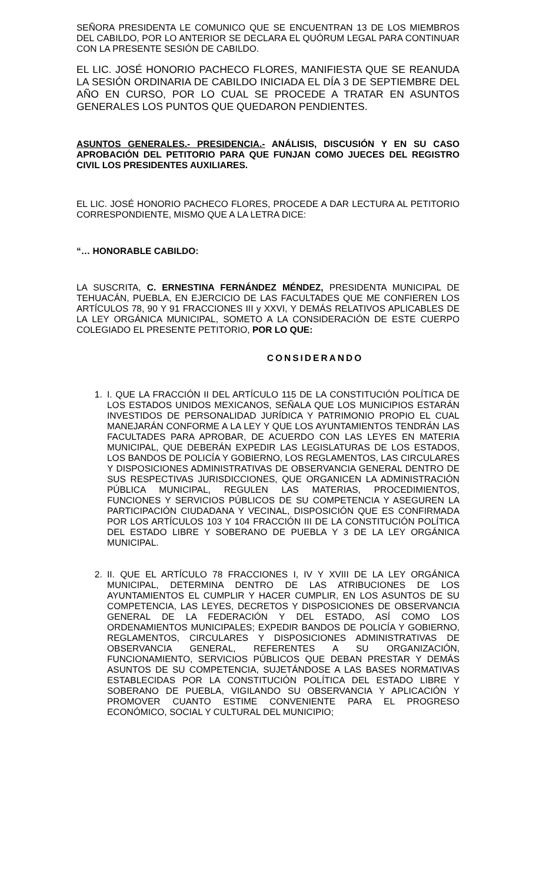SEÑORA PRESIDENTA LE COMUNICO QUE SE ENCUENTRAN 13 DE LOS MIEMBROS DEL CABILDO, POR LO ANTERIOR SE DECLARA EL QUÓRUM LEGAL PARA CONTINUAR CON LA PRESENTE SESIÓN DE CABILDO.
EL LIC. JOSÉ HONORIO PACHECO FLORES, MANIFIESTA QUE SE REANUDA LA SESIÓN ORDINARIA DE CABILDO INICIADA EL DÍA 3 DE SEPTIEMBRE DEL AÑO EN CURSO, POR LO CUAL SE PROCEDE A TRATAR EN ASUNTOS GENERALES LOS PUNTOS QUE QUEDARON PENDIENTES.
ASUNTOS GENERALES.- PRESIDENCIA.- ANÁLISIS, DISCUSIÓN Y EN SU CASO APROBACIÓN DEL PETITORIO PARA QUE FUNJAN COMO JUECES DEL REGISTRO CIVIL LOS PRESIDENTES AUXILIARES.
EL LIC. JOSÉ HONORIO PACHECO FLORES, PROCEDE A DAR LECTURA AL PETITORIO CORRESPONDIENTE, MISMO QUE A LA LETRA DICE:
“… HONORABLE CABILDO:
LA SUSCRITA, C. ERNESTINA FERNÁNDEZ MÉNDEZ, PRESIDENTA MUNICIPAL DE TEHUACÁN, PUEBLA, EN EJERCICIO DE LAS FACULTADES QUE ME CONFIEREN LOS ARTÍCULOS 78, 90 Y 91 FRACCIONES III y XXVI, Y DEMÁS RELATIVOS APLICABLES DE LA LEY ORGÁNICA MUNICIPAL, SOMETO A LA CONSIDERACIÓN DE ESTE CUERPO COLEGIADO EL PRESENTE PETITORIO, POR LO QUE:
CONSIDERANDO
1. I. QUE LA FRACCIÓN II DEL ARTÍCULO 115 DE LA CONSTITUCIÓN POLÍTICA DE LOS ESTADOS UNIDOS MEXICANOS, SEÑALA QUE LOS MUNICIPIOS ESTARÁN INVESTIDOS DE PERSONALIDAD JURÍDICA Y PATRIMONIO PROPIO EL CUAL MANEJARÁN CONFORME A LA LEY Y QUE LOS AYUNTAMIENTOS TENDRÁN LAS FACULTADES PARA APROBAR, DE ACUERDO CON LAS LEYES EN MATERIA MUNICIPAL, QUE DEBERÁN EXPEDIR LAS LEGISLATURAS DE LOS ESTADOS, LOS BANDOS DE POLICÍA Y GOBIERNO, LOS REGLAMENTOS, LAS CIRCULARES Y DISPOSICIONES ADMINISTRATIVAS DE OBSERVANCIA GENERAL DENTRO DE SUS RESPECTIVAS JURISDICCIONES, QUE ORGANICEN LA ADMINISTRACIÓN PÚBLICA MUNICIPAL, REGULEN LAS MATERIAS, PROCEDIMIENTOS, FUNCIONES Y SERVICIOS PÚBLICOS DE SU COMPETENCIA Y ASEGUREN LA PARTICIPACIÓN CIUDADANA Y VECINAL, DISPOSICIÓN QUE ES CONFIRMADA POR LOS ARTÍCULOS 103 Y 104 FRACCIÓN III DE LA CONSTITUCIÓN POLÍTICA DEL ESTADO LIBRE Y SOBERANO DE PUEBLA Y 3 DE LA LEY ORGÁNICA MUNICIPAL.
2. II. QUE EL ARTÍCULO 78 FRACCIONES I, IV Y XVIII DE LA LEY ORGÁNICA MUNICIPAL, DETERMINA DENTRO DE LAS ATRIBUCIONES DE LOS AYUNTAMIENTOS EL CUMPLIR Y HACER CUMPLIR, EN LOS ASUNTOS DE SU COMPETENCIA, LAS LEYES, DECRETOS Y DISPOSICIONES DE OBSERVANCIA GENERAL DE LA FEDERACIÓN Y DEL ESTADO, ASÍ COMO LOS ORDENAMIENTOS MUNICIPALES; EXPEDIR BANDOS DE POLICÍA Y GOBIERNO, REGLAMENTOS, CIRCULARES Y DISPOSICIONES ADMINISTRATIVAS DE OBSERVANCIA GENERAL, REFERENTES A SU ORGANIZACIÓN, FUNCIONAMIENTO, SERVICIOS PÚBLICOS QUE DEBAN PRESTAR Y DEMÁS ASUNTOS DE SU COMPETENCIA, SUJETÁNDOSE A LAS BASES NORMATIVAS ESTABLECIDAS POR LA CONSTITUCIÓN POLÍTICA DEL ESTADO LIBRE Y SOBERANO DE PUEBLA, VIGILANDO SU OBSERVANCIA Y APLICACIÓN Y PROMOVER CUANTO ESTIME CONVENIENTE PARA EL PROGRESO ECONÓMICO, SOCIAL Y CULTURAL DEL MUNICIPIO;